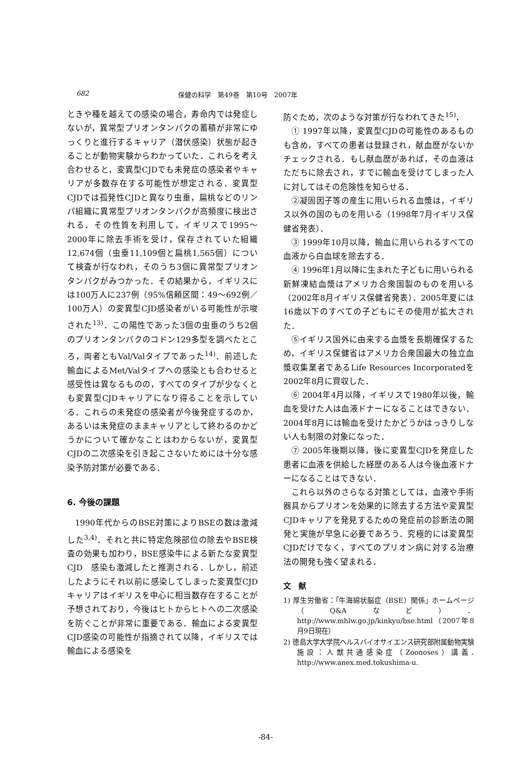682 保健の科学　第49巻　第10号　2007年
ときや種を越えての感染の場合，寿命内では発症しないが，異常型プリオンタンパクの蓄積が非常にゆっくりと進行するキャリア（潜伏感染）状態が起きることが動物実験からわかっていた．これらを考え合わせると，変異型CJDでも未発症の感染者やキャリアが多数存在する可能性が想定される．変異型CJDでは孤発性CJDと異なり虫垂，扁桃などのリンパ組織に異常型プリオンタンパクが高頻度に検出される．その性質を利用して，イギリスで1995〜2000年に除去手術を受け，保存されていた組織12,674個（虫垂11,109個と扁桃1,565個）について検査が行なわれ，そのうち3個に異常型プリオンタンパクがみつかった．その結果から，イギリスには100万人に237例（95%信頼区間：49〜692例／100万人）の変異型CJD感染者がいる可能性が示唆された<sup>13)</sup>．この陽性であった3個の虫垂のうち2個のプリオンタンパクのコドン129多型を調べたところ，両者ともVal/Valタイプであった<sup>14)</sup>．前述した輸血によるMet/Valタイプへの感染とも合わせると感受性は異なるものの，すべてのタイプが少なくとも変異型CJDキャリアになり得ることを示している．これらの未発症の感染者が今後発症するのか，あるいは未発症のままキャリアとして終わるのかどうかについて確かなことはわからないが，変異型CJDの二次感染を引き起こさないためには十分な感染予防対策が必要である．
6. 今後の課題
1990年代からのBSE対策によりBSEの数は激減した<sup>3,4)</sup>．それと共に特定危険部位の除去やBSE検査の効果も加わり，BSE感染牛による新たな変異型CJD　感染も激減したと推測される．しかし，前述したようにそれ以前に感染してしまった変異型CJDキャリアはイギリスを中心に相当数存在することが予想されており，今後はヒトからヒトへの二次感染を防ぐことが非常に重要である．輸血による変異型CJD感染の可能性が指摘されて以降，イギリスでは輸血による感染を
防ぐため，次のような対策が行なわれてきた<sup>15)</sup>．
① 1997年以降，変異型CJDの可能性のあるものも含め，すべての患者は登録され，献血歴がないかチェックされる．もし献血歴があれば，その血液はただちに除去され，すでに輸血を受けてしまった人に対してはその危険性を知らせる．
②凝固因子等の産生に用いられる血漿は，イギリス以外の国のものを用いる（1998年7月イギリス保健省発表）．
③ 1999年10月以降，輸血に用いられるすべての血液から白血球を除去する．
④ 1996年1月以降に生まれた子どもに用いられる新鮮凍結血漿はアメリカ合衆国製のものを用いる（2002年8月イギリス保健省発表）．2005年夏には16歳以下のすべての子どもにその使用が拡大された．
⑤イギリス国外に由来する血漿を長期確保するため，イギリス保健省はアメリカ合衆国最大の独立血漿収集業者であるLife Resources Incorporatedを2002年8月に買収した．
⑥ 2004年4月以降，イギリスで1980年以後，輸血を受けた人は血液ドナーになることはできない．2004年8月には輸血を受けたかどうかはっきりしない人も制限の対象になった．
⑦ 2005年後期以降，後に変異型CJDを発症した患者に血液を供給した経歴のある人は今後血液ドナーになることはできない．
これら以外のさらなる対策としては，血液や手術器具からプリオンを効果的に除去する方法や変異型CJDキャリアを発見するための発症前の診断法の開発と実施が早急に必要であろう．究極的には変異型CJDだけでなく，すべてのプリオン病に対する治療法の開発も強く望まれる．
文　献
1) 厚生労働省：「牛海綿状脳症（BSE）関係」ホームページ（Q&Aなど）．http://www.mhlw.go.jp/kinkyu/bse.html（2007年8月9日現在）
2) 徳島大学大学院ヘルスバイオサイエンス研究部附属動物実験施設：人獣共通感染症（Zoonoses）講義．　http://www.anex.med.tokushima-u.
-84-